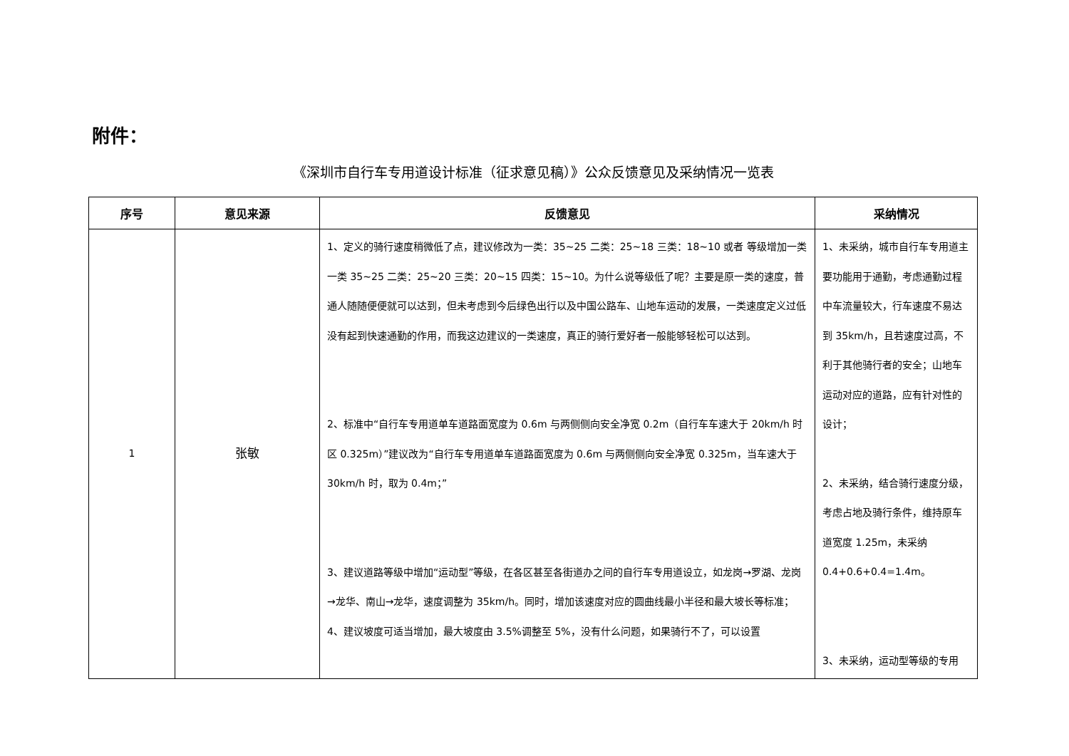附件：
《深圳市自行车专用道设计标准（征求意见稿）》公众反馈意见及采纳情况一览表
| 序号 | 意见来源 | 反馈意见 | 采纳情况 |
| --- | --- | --- | --- |
| 1 | 张敏 | 1、定义的骑行速度稍微低了点，建议修改为一类：35~25 二类：25~18 三类：18~10 或者 等级增加一类 一类 35~25 二类：25~20 三类：20~15 四类：15~10。为什么说等级低了呢？主要是原一类的速度，普通人随随便便就可以达到，但未考虑到今后绿色出行以及中国公路车、山地车运动的发展，一类速度定义过低没有起到快速通勤的作用，而我这边建议的一类速度，真正的骑行爱好者一般能够轻松可以达到。 2、标准中“自行车专用道单车道路面宽度为 0.6m 与两侧侧向安全净宽 0.2m（自行车车速大于 20km/h 时区 0.325m）”建议改为“自行车专用道单车道路面宽度为 0.6m 与两侧侧向安全净宽 0.325m，当车速大于 30km/h 时，取为 0.4m；” 3、建议道路等级中增加“运动型”等级，在各区甚至各街道办之间的自行车专用道设立，如龙岗→罗湖、龙岗→龙华、南山→龙华，速度调整为 35km/h。同时，增加该速度对应的圆曲线最小半径和最大坡长等标准； 4、建议坡度可适当增加，最大坡度由 3.5%调整至 5%，没有什么问题，如果骑行不了，可以设置 | 1、未采纳，城市自行车专用道主要功能用于通勤，考虑通勤过程中车流量较大，行车速度不易达到 35km/h，且若速度过高，不利于其他骑行者的安全；山地车运动对应的道路，应有针对性的设计； 2、未采纳，结合骑行速度分级，考虑占地及骑行条件，维持原车道宽度 1.25m，未采纳 0.4+0.6+0.4=1.4m。 3、未采纳，运动型等级的专用 |